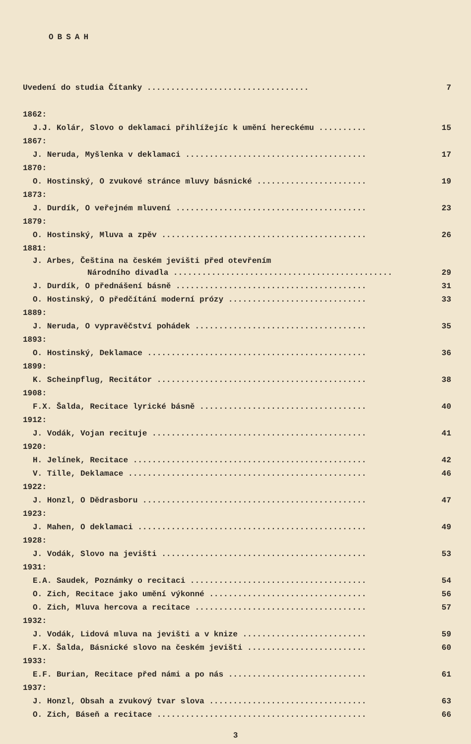OBSAH
Uvedení do studia Čítanky .................................. 7
1862:
J.J. Kolár, Slovo o deklamaci přihlížejíc k umění hereckému .......... 15
1867:
J. Neruda, Myšlenka v deklamaci ...................................... 17
1870:
O. Hostinský, O zvukové stránce mluvy básnické ....................... 19
1873:
J. Durdík, O veřejném mluvení ........................................ 23
1879:
O. Hostinský, Mluva a zpěv ........................................... 26
1881:
J. Arbes, Čeština na českém jevišti před otevřením
Národního divadla .............................................. 29
J. Durdík, O přednášení básně ........................................ 31
O. Hostinský, O předčítání moderní prózy ............................. 33
1889:
J. Neruda, O vypravěčství pohádek .................................... 35
1893:
O. Hostinský, Deklamace .............................................. 36
1899:
K. Scheinpflug, Recitátor ............................................ 38
1908:
F.X. Šalda, Recitace lyrické básně ................................... 40
1912:
J. Vodák, Vojan recituje ............................................. 41
1920:
H. Jelínek, Recitace ................................................. 42
V. Tille, Deklamace .................................................. 46
1922:
J. Honzl, O Dědrasboru ............................................... 47
1923:
J. Mahen, O deklamaci ................................................ 49
1928:
J. Vodák, Slovo na jevišti ........................................... 53
1931:
E.A. Saudek, Poznámky o recitaci ..................................... 54
O. Zich, Recitace jako umění výkonné ................................. 56
O. Zich, Mluva hercova a recitace .................................... 57
1932:
J. Vodák, Lidová mluva na jevišti a v knize .......................... 59
F.X. Šalda, Básnické slovo na českém jevišti ......................... 60
1933:
E.F. Burian, Recitace před námi a po nás ............................. 61
1937:
J. Honzl, Obsah a zvukový tvar slova ................................. 63
O. Zich, Báseň a recitace ............................................ 66
3